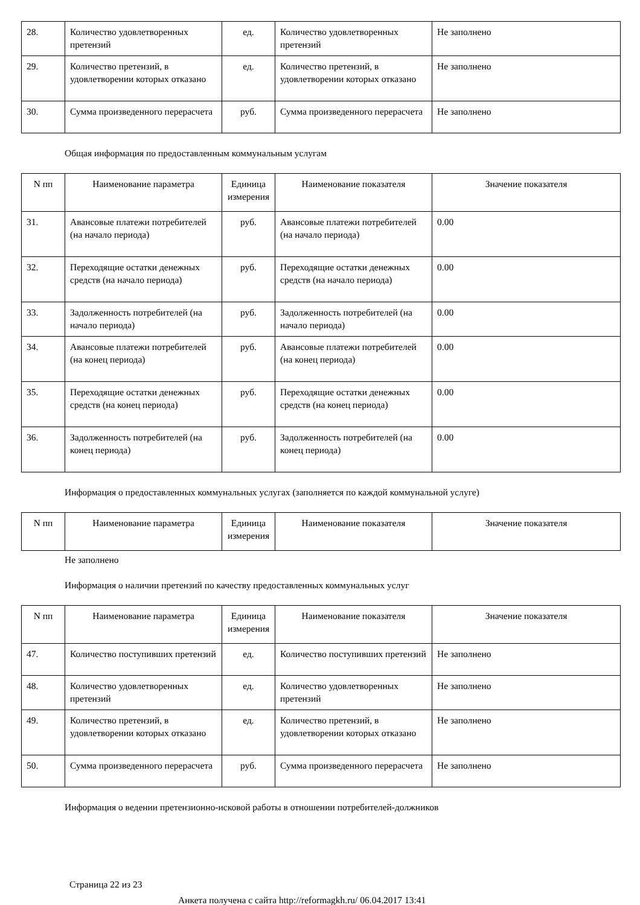| 28. | Количество удовлетворенных претензий | ед. | Количество удовлетворенных претензий | Не заполнено |
| 29. | Количество претензий, в удовлетворении которых отказано | ед. | Количество претензий, в удовлетворении которых отказано | Не заполнено |
| 30. | Сумма произведенного перерасчета | руб. | Сумма произведенного перерасчета | Не заполнено |
Общая информация по предоставленным коммунальным услугам
| N пп | Наименование параметра | Единица измерения | Наименование показателя | Значение показателя |
| --- | --- | --- | --- | --- |
| 31. | Авансовые платежи потребителей (на начало периода) | руб. | Авансовые платежи потребителей (на начало периода) | 0.00 |
| 32. | Переходящие остатки денежных средств (на начало периода) | руб. | Переходящие остатки денежных средств (на начало периода) | 0.00 |
| 33. | Задолженность потребителей (на начало периода) | руб. | Задолженность потребителей (на начало периода) | 0.00 |
| 34. | Авансовые платежи потребителей (на конец периода) | руб. | Авансовые платежи потребителей (на конец периода) | 0.00 |
| 35. | Переходящие остатки денежных средств (на конец периода) | руб. | Переходящие остатки денежных средств (на конец периода) | 0.00 |
| 36. | Задолженность потребителей (на конец периода) | руб. | Задолженность потребителей (на конец периода) | 0.00 |
Информация о предоставленных коммунальных услугах (заполняется по каждой коммунальной услуге)
| N пп | Наименование параметра | Единица измерения | Наименование показателя | Значение показателя |
| --- | --- | --- | --- | --- |
Не заполнено
Информация о наличии претензий по качеству предоставленных коммунальных услуг
| N пп | Наименование параметра | Единица измерения | Наименование показателя | Значение показателя |
| --- | --- | --- | --- | --- |
| 47. | Количество поступивших претензий | ед. | Количество поступивших претензий | Не заполнено |
| 48. | Количество удовлетворенных претензий | ед. | Количество удовлетворенных претензий | Не заполнено |
| 49. | Количество претензий, в удовлетворении которых отказано | ед. | Количество претензий, в удовлетворении которых отказано | Не заполнено |
| 50. | Сумма произведенного перерасчета | руб. | Сумма произведенного перерасчета | Не заполнено |
Информация о ведении претензионно-исковой работы в отношении потребителей-должников
Страница 22 из 23
Анкета получена с сайта http://reformagkh.ru/ 06.04.2017 13:41